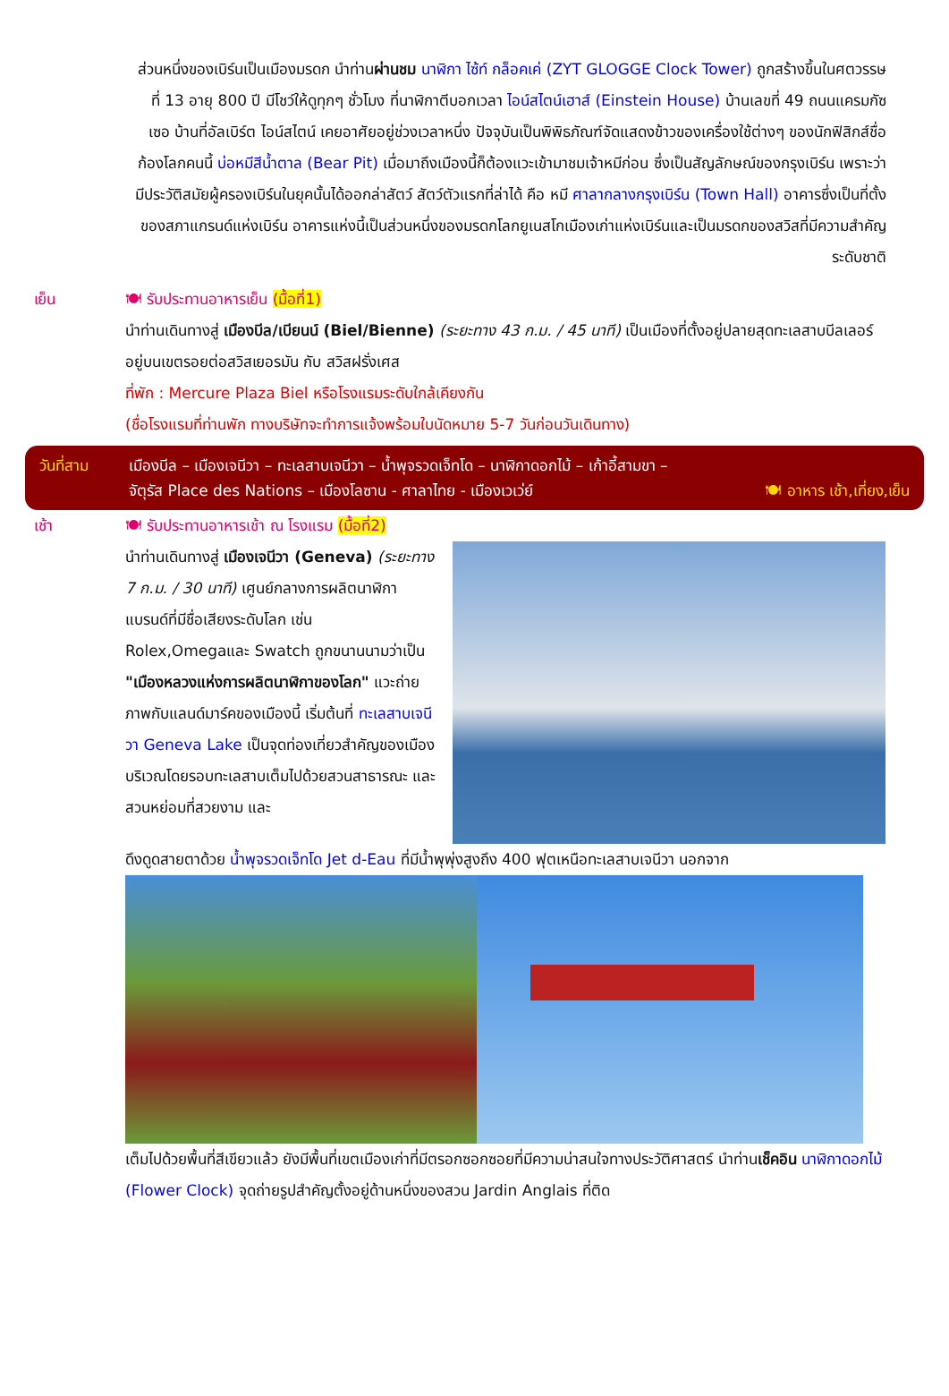ส่วนหนึ่งของเบิร์นเป็นเมืองมรดก นำท่านผ่านชม นาฬิกา ไซ้ท์ กล็อคเค่ (ZYT GLOGGE Clock Tower) ถูกสร้างขึ้นในศตวรรษที่ 13 อายุ 800 ปี มีโชว์ให้ดูทุกๆ ชั่วโมง ที่นาฬิกาตีบอกเวลา ไอน์สไตน์เฮาส์ (Einstein House) บ้านเลขที่ 49 ถนนแครมกัซเซอ บ้านที่อัลเบิร์ต ไอน์สไตน์ เคยอาศัยอยู่ช่วงเวลาหนึ่ง ปัจจุบันเป็นพิพิธภัณฑ์จัดแสดงข้าวของเครื่องใช้ต่างๆ ของนักฟิสิกส์ชื่อก้องโลกคนนี้ บ่อหมีสีน้ำตาล (Bear Pit) เมื่อมาถึงเมืองนี้ก็ต้องแวะเข้ามาชมเจ้าหมีก่อน ซึ่งเป็นสัญลักษณ์ของกรุงเบิร์น เพราะว่ามีประวัติสมัยผู้ครองเบิร์นในยุคนั้นได้ออกล่าสัตว์ สัตว์ตัวแรกที่ล่าได้ คือ หมี ศาลากลางกรุงเบิร์น (Town Hall) อาคารซึ่งเป็นที่ตั้งของสภาแกรนด์แห่งเบิร์น อาคารแห่งนี้เป็นส่วนหนึ่งของมรดกโลกยูเนสโกเมืองเก่าแห่งเบิร์นและเป็นมรดกของสวิสที่มีความสำคัญระดับชาติ
เย็น 🍽 รับประทานอาหารเย็น (มื้อที่1)
นำท่านเดินทางสู่ เมืองบีล/เบียนน์ (Biel/Bienne) (ระยะทาง 43 ก.ม. / 45 นาที) เป็นเมืองที่ตั้งอยู่ปลายสุดทะเลสาบบีลเลอร์ อยู่บนเขตรอยต่อสวิสเยอรมัน กับ สวิสฝรั่งเศส
ที่พัก : Mercure Plaza Biel หรือโรงแรมระดับใกล้เคียงกัน
(ชื่อโรงแรมที่ท่านพัก ทางบริษัทจะทำการแจ้งพร้อมใบนัดหมาย 5-7 วันก่อนวันเดินทาง)
วันที่สาม เมืองบีล – เมืองเจนีวา – ทะเลสาบเจนีวา – น้ำพุจรวดเจ็ทโด – นาฬิกาดอกไม้ – เก้าอี้สามขา –
จัตุรัส Place des Nations – เมืองโลซาน - ศาลาไทย - เมืองเวเว่ย์ 🍽 อาหาร เช้า,เที่ยง,เย็น
เช้า 🍽 รับประทานอาหารเช้า ณ โรงแรม (มื้อที่2)
นำท่านเดินทางสู่ เมืองเจนีวา (Geneva) (ระยะทาง 7 ก.ม. / 30 นาที) เศูนย์กลางการผลิตนาฬิกา แบรนด์ที่มีชื่อเสียงระดับโลก เช่น Rolex,Omegaและ Swatch ถูกขนานนามว่าเป็น "เมืองหลวงแห่งการผลิตนาฬิกาของโลก" แวะถ่ายภาพกับแลนด์มาร์คของเมืองนี้ เริ่มต้นที่ ทะเลสาบเจนีวา Geneva Lake เป็นจุดท่องเที่ยวสำคัญของเมือง บริเวณโดยรอบทะเลสาบเต็มไปด้วยสวนสาธารณะ และ สวนหย่อมที่สวยงาม และ
ดึงดูดสายตาด้วย น้ำพุจรวดเจ็ทโด Jet d-Eau ที่มีน้ำพุพุ่งสูงถึง 400 ฟุตเหนือทะเลสาบเจนีวา นอกจาก
เต็มไปด้วยพื้นที่สีเขียวแล้ว ยังมีพื้นที่เขตเมืองเก่าที่มีตรอกซอกซอยที่มีความน่าสนใจทางประวัติศาสตร์ นำท่านเช็คอิน นาฬิกาดอกไม้ (Flower Clock) จุดถ่ายรูปสำคัญตั้งอยู่ด้านหนึ่งของสวน Jardin Anglais ที่ติด